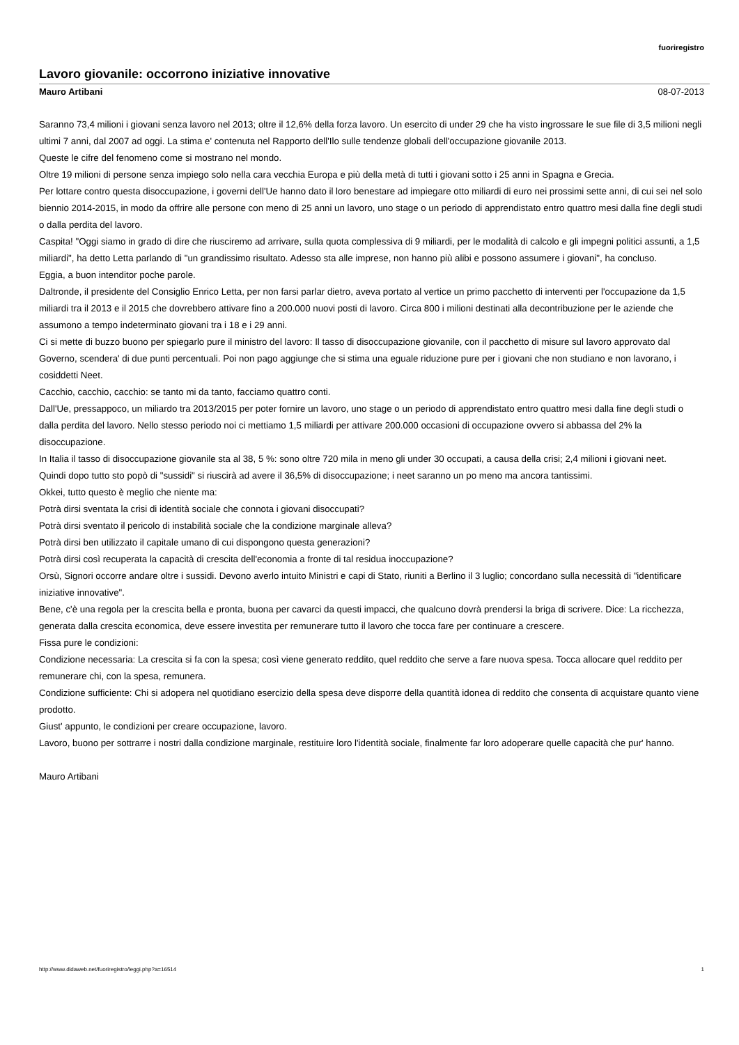fuoriregistro
Lavoro giovanile: occorrono iniziative innovative
Mauro Artibani 08-07-2013
Saranno 73,4 milioni i giovani senza lavoro nel 2013; oltre il 12,6% della forza lavoro. Un esercito di under 29 che ha visto ingrossare le sue file di 3,5 milioni negli ultimi 7 anni, dal 2007 ad oggi. La stima e' contenuta nel Rapporto dell'Ilo sulle tendenze globali dell'occupazione giovanile 2013.
Queste le cifre del fenomeno come si mostrano nel mondo.
Oltre 19 milioni di persone senza impiego solo nella cara vecchia Europa e più della metà di tutti i giovani sotto i 25 anni in Spagna e Grecia.
Per lottare contro questa disoccupazione, i governi dell'Ue hanno dato il loro benestare ad impiegare otto miliardi di euro nei prossimi sette anni, di cui sei nel solo biennio 2014-2015, in modo da offrire alle persone con meno di 25 anni un lavoro, uno stage o un periodo di apprendistato entro quattro mesi dalla fine degli studi o dalla perdita del lavoro.
Caspita! "Oggi siamo in grado di dire che riusciremo ad arrivare, sulla quota complessiva di 9 miliardi, per le modalità di calcolo e gli impegni politici assunti, a 1,5 miliardi", ha detto Letta parlando di "un grandissimo risultato. Adesso sta alle imprese, non hanno più alibi e possono assumere i giovani", ha concluso.
Eggia, a buon intenditor poche parole.
Daltronde, il presidente del Consiglio Enrico Letta, per non farsi parlar dietro, aveva portato al vertice un primo pacchetto di interventi per l'occupazione da 1,5 miliardi tra il 2013 e il 2015 che dovrebbero attivare fino a 200.000 nuovi posti di lavoro. Circa 800 i milioni destinati alla decontribuzione per le aziende che assumono a tempo indeterminato giovani tra i 18 e i 29 anni.
Ci si mette di buzzo buono per spiegarlo pure il ministro del lavoro: Il tasso di disoccupazione giovanile, con il pacchetto di misure sul lavoro approvato dal Governo, scendera' di due punti percentuali. Poi non pago aggiunge che si stima una eguale riduzione pure per i giovani che non studiano e non lavorano, i cosiddetti Neet.
Cacchio, cacchio, cacchio: se tanto mi da tanto, facciamo quattro conti.
Dall'Ue, pressappoco, un miliardo tra 2013/2015 per poter fornire un lavoro, uno stage o un periodo di apprendistato entro quattro mesi dalla fine degli studi o dalla perdita del lavoro. Nello stesso periodo noi ci mettiamo 1,5 miliardi per attivare 200.000 occasioni di occupazione ovvero si abbassa del 2% la disoccupazione.
In Italia il tasso di disoccupazione giovanile sta al 38, 5 %: sono oltre 720 mila in meno gli under 30 occupati, a causa della crisi; 2,4 milioni i giovani neet.
Quindi dopo tutto sto popò di "sussidi" si riuscirà ad avere il 36,5% di disoccupazione; i neet saranno un po meno ma ancora tantissimi.
Okkei, tutto questo è meglio che niente ma:
Potrà dirsi sventata la crisi di identità sociale che connota i giovani disoccupati?
Potrà dirsi sventato il pericolo di instabilità sociale che la condizione marginale alleva?
Potrà dirsi ben utilizzato il capitale umano di cui dispongono questa generazioni?
Potrà dirsi così recuperata la capacità di crescita dell'economia a fronte di tal residua inoccupazione?
Orsù, Signori occorre andare oltre i sussidi. Devono averlo intuito Ministri e capi di Stato, riuniti a Berlino il 3 luglio; concordano sulla necessità di "identificare iniziative innovative".
Bene, c'è una regola per la crescita bella e pronta, buona per cavarci da questi impacci, che qualcuno dovrà prendersi la briga di scrivere. Dice: La ricchezza, generata dalla crescita economica, deve essere investita per remunerare tutto il lavoro che tocca fare per continuare a crescere.
Fissa pure le condizioni:
Condizione necessaria: La crescita si fa con la spesa; così viene generato reddito, quel reddito che serve a fare nuova spesa. Tocca allocare quel reddito per remunerare chi, con la spesa, remunera.
Condizione sufficiente: Chi si adopera nel quotidiano esercizio della spesa deve disporre della quantità idonea di reddito che consenta di acquistare quanto viene prodotto.
Giust' appunto, le condizioni per creare occupazione, lavoro.
Lavoro, buono per sottrarre i nostri dalla condizione marginale, restituire loro l'identità sociale, finalmente far loro adoperare quelle capacità che pur' hanno.
Mauro Artibani
http://www.didaweb.net/fuoriregistro/leggi.php?a=16514 1